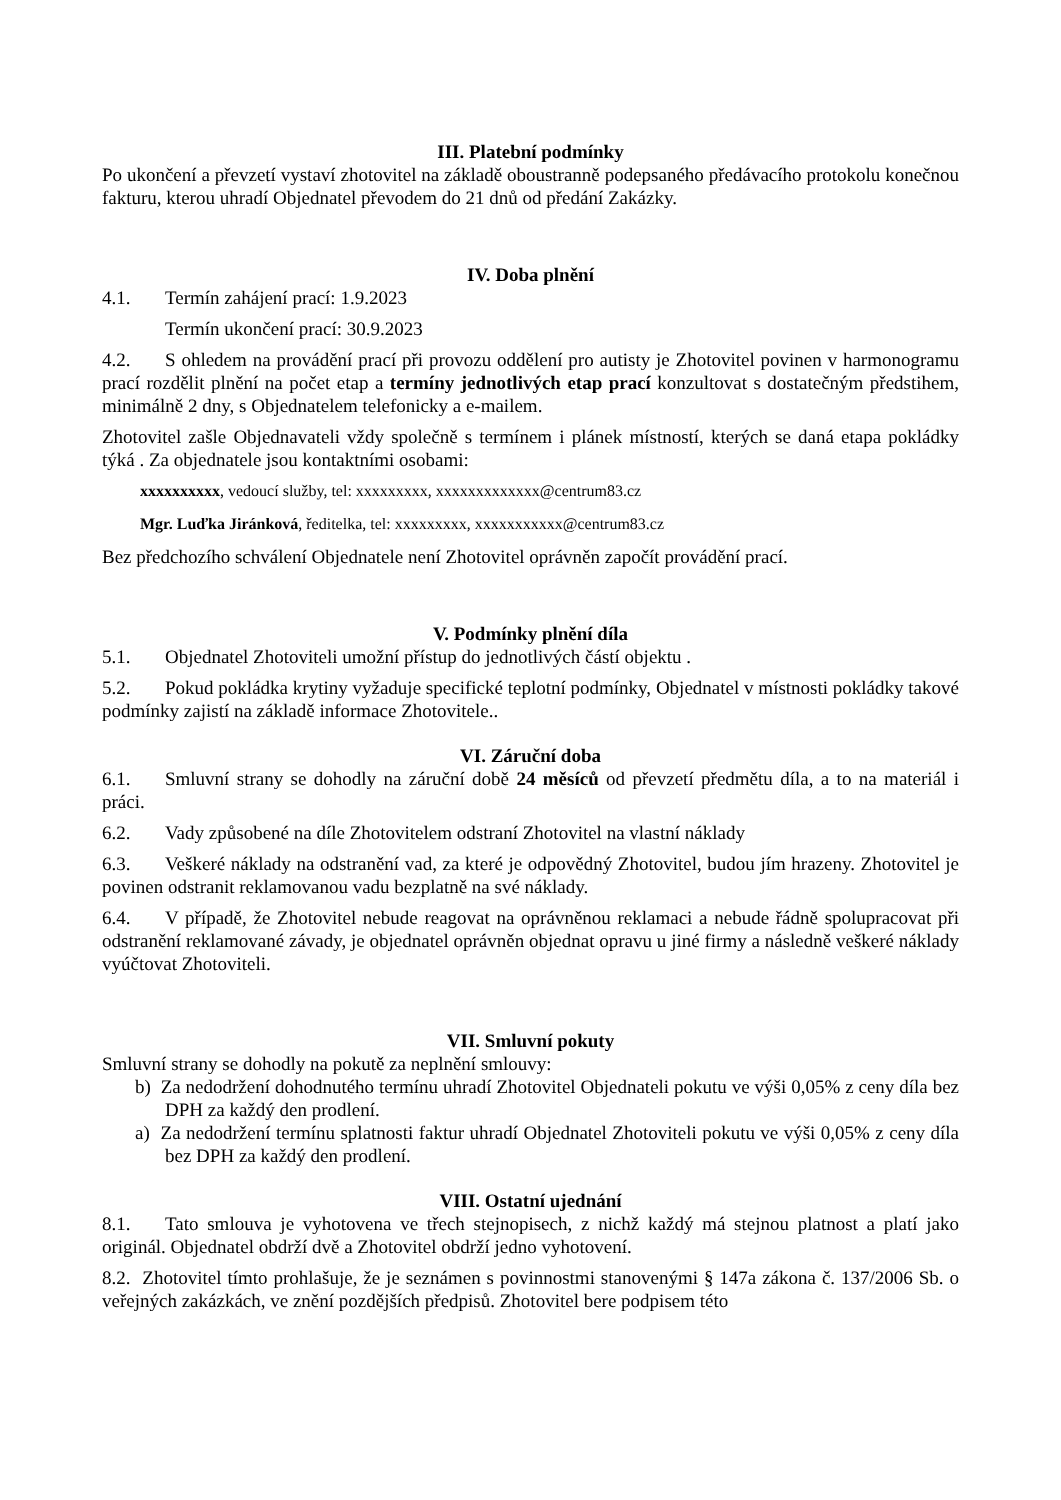III. Platební podmínky
Po ukončení a převzetí vystaví zhotovitel na základě oboustranně podepsaného předávacího protokolu konečnou fakturu, kterou uhradí Objednatel převodem do 21 dnů od předání Zakázky.
IV. Doba plnění
4.1. Termín zahájení prací: 1.9.2023
Termín ukončení prací: 30.9.2023
4.2. S ohledem na provádění prací při provozu oddělení pro autisty je Zhotovitel povinen v harmonogramu prací rozdělit plnění na počet etap a termíny jednotlivých etap prací konzultovat s dostatečným předstihem, minimálně 2 dny, s Objednatelem telefonicky a e-mailem.
Zhotovitel zašle Objednavateli vždy společně s termínem i plánek místností, kterých se daná etapa pokládky týká . Za objednatele jsou kontaktními osobami:
xxxxxxxxxx, vedoucí služby, tel: xxxxxxxxx, xxxxxxxxxxxxx@centrum83.cz
Mgr. Luďka Jiránková, ředitelka, tel: xxxxxxxxx, xxxxxxxxxxx@centrum83.cz
Bez předchozího schválení Objednatele není Zhotovitel oprávněn započít provádění prací.
V. Podmínky plnění díla
5.1. Objednatel Zhotoviteli umožní přístup do jednotlivých částí objektu .
5.2. Pokud pokládka krytiny vyžaduje specifické teplotní podmínky, Objednatel v místnosti pokládky takové podmínky zajistí na základě informace Zhotovitele..
VI. Záruční doba
6.1. Smluvní strany se dohodly na záruční době 24 měsíců od převzetí předmětu díla, a to na materiál i práci.
6.2. Vady způsobené na díle Zhotovitelem odstraní Zhotovitel na vlastní náklady
6.3. Veškeré náklady na odstranění vad, za které je odpovědný Zhotovitel, budou jím hrazeny. Zhotovitel je povinen odstranit reklamovanou vadu bezplatně na své náklady.
6.4. V případě, že Zhotovitel nebude reagovat na oprávněnou reklamaci a nebude řádně spolupracovat při odstranění reklamované závady, je objednatel oprávněn objednat opravu u jiné firmy a následně veškeré náklady vyúčtovat Zhotoviteli.
VII. Smluvní pokuty
Smluvní strany se dohodly na pokutě za neplnění smlouvy:
b) Za nedodržení dohodnutého termínu uhradí Zhotovitel Objednateli pokutu ve výši 0,05% z ceny díla bez DPH za každý den prodlení.
a) Za nedodržení termínu splatnosti faktur uhradí Objednatel Zhotoviteli pokutu ve výši 0,05% z ceny díla bez DPH za každý den prodlení.
VIII. Ostatní ujednání
8.1. Tato smlouva je vyhotovena ve třech stejnopisech, z nichž každý má stejnou platnost a platí jako originál. Objednatel obdrží dvě a Zhotovitel obdrží jedno vyhotovení.
8.2. Zhotovitel tímto prohlašuje, že je seznámen s povinnostmi stanovenými § 147a zákona č. 137/2006 Sb. o veřejných zakázkách, ve znění pozdějších předpisů. Zhotovitel bere podpisem této